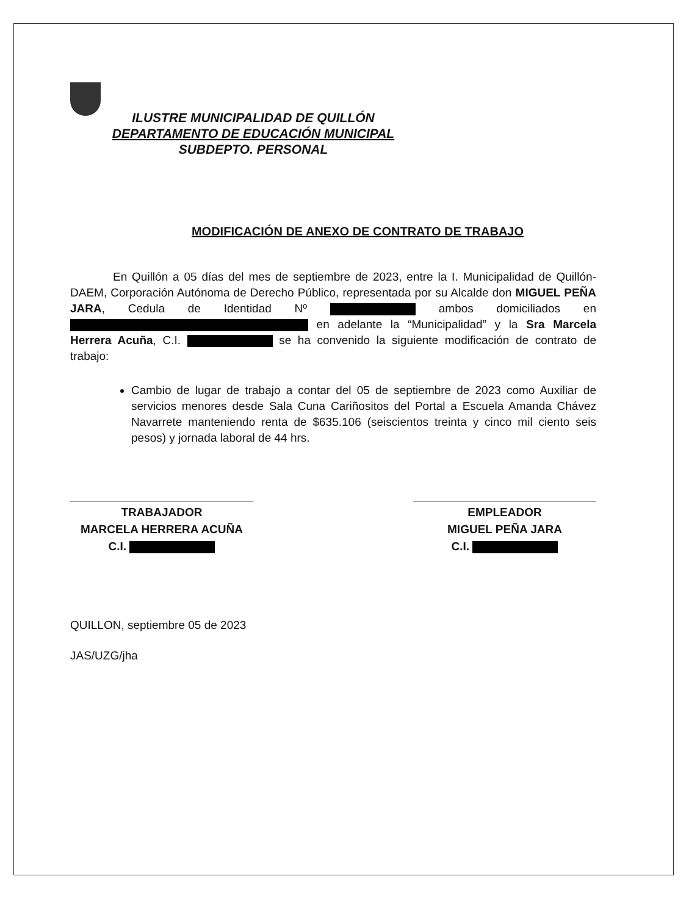ILUSTRE MUNICIPALIDAD DE QUILLÓN
DEPARTAMENTO DE EDUCACIÓN MUNICIPAL
SUBDEPTO. PERSONAL
MODIFICACIÓN DE ANEXO DE CONTRATO DE TRABAJO
En Quillón a 05 días del mes de septiembre de 2023, entre la I. Municipalidad de Quillón-DAEM, Corporación Autónoma de Derecho Público, representada por su Alcalde don MIGUEL PEÑA JARA, Cedula de Identidad Nº ambos domiciliados en en adelante la “Municipalidad” y la Sra Marcela Herrera Acuña, C.I. se ha convenido la siguiente modificación de contrato de trabajo:
Cambio de lugar de trabajo a contar del 05 de septiembre de 2023 como Auxiliar de servicios menores desde Sala Cuna Cariñositos del Portal a Escuela Amanda Chávez Navarrete manteniendo renta de $635.106 (seiscientos treinta y cinco mil ciento seis pesos) y jornada laboral de 44 hrs.
TRABAJADOR
MARCELA HERRERA ACUÑA
C.I.
EMPLEADOR
MIGUEL PEÑA JARA
C.I.
QUILLON, septiembre 05 de 2023
JAS/UZG/jha